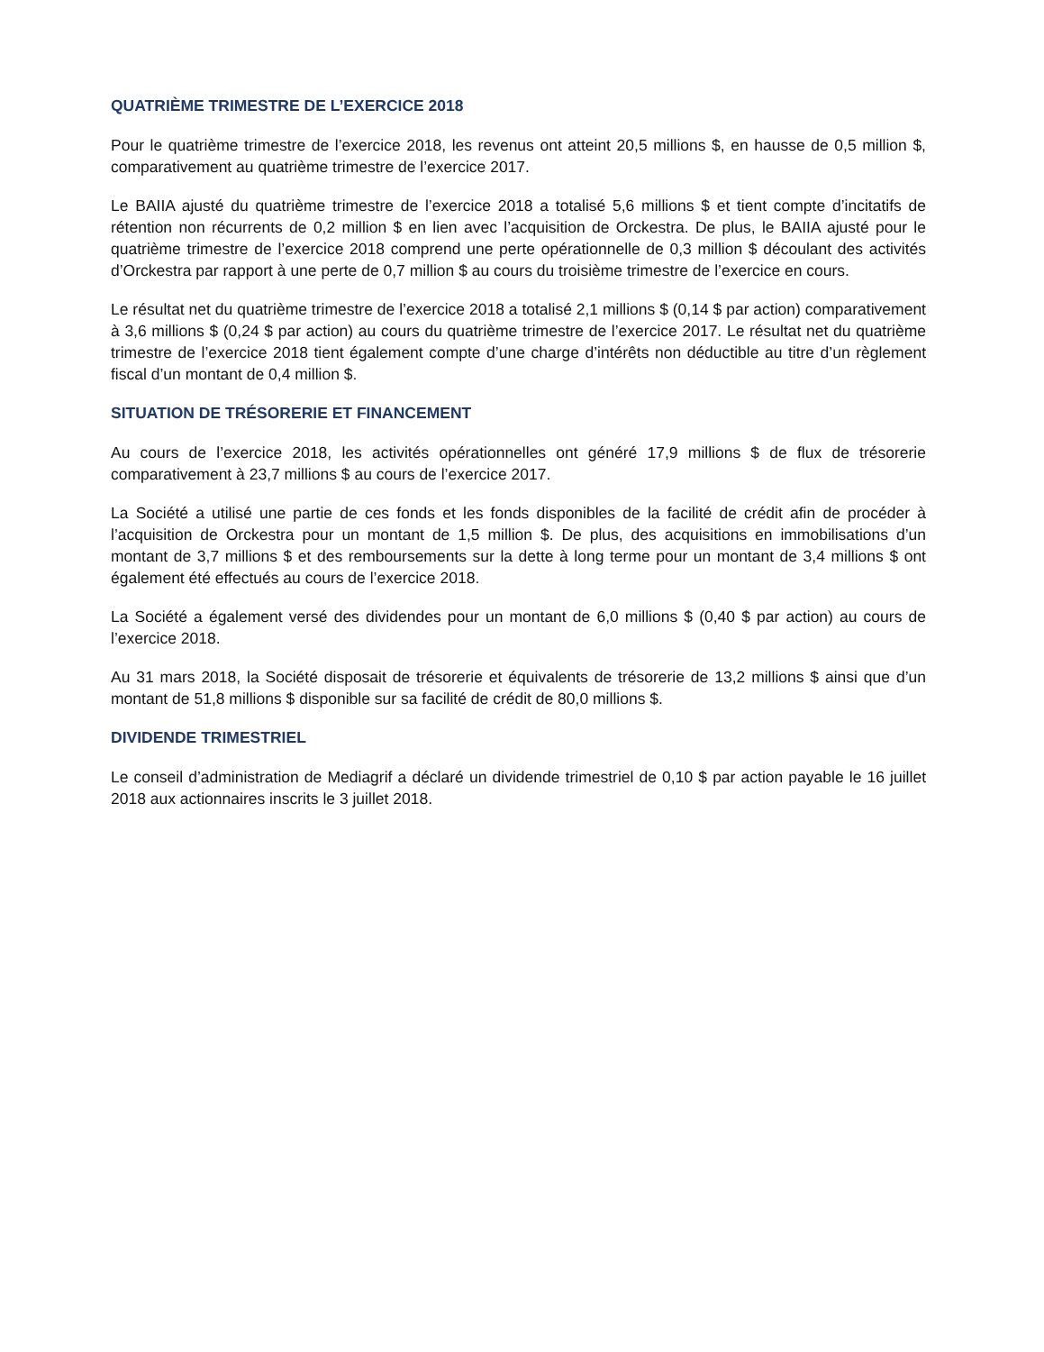QUATRIÈME TRIMESTRE DE L’EXERCICE 2018
Pour le quatrième trimestre de l’exercice 2018, les revenus ont atteint 20,5 millions $, en hausse de 0,5 million $, comparativement au quatrième trimestre de l’exercice 2017.
Le BAIIA ajusté du quatrième trimestre de l’exercice 2018 a totalisé 5,6 millions $ et tient compte d’incitatifs de rétention non récurrents de 0,2 million $ en lien avec l’acquisition de Orckestra. De plus, le BAIIA ajusté pour le quatrième trimestre de l’exercice 2018 comprend une perte opérationnelle de 0,3 million $ découlant des activités d’Orckestra par rapport à une perte de 0,7 million $ au cours du troisième trimestre de l’exercice en cours.
Le résultat net du quatrième trimestre de l’exercice 2018 a totalisé 2,1 millions $ (0,14 $ par action) comparativement à 3,6 millions $ (0,24 $ par action) au cours du quatrième trimestre de l’exercice 2017. Le résultat net du quatrième trimestre de l’exercice 2018 tient également compte d’une charge d’intérêts non déductible au titre d’un règlement fiscal d’un montant de 0,4 million $.
SITUATION DE TRÉSORERIE ET FINANCEMENT
Au cours de l’exercice 2018, les activités opérationnelles ont généré 17,9 millions $ de flux de trésorerie comparativement à 23,7 millions $ au cours de l’exercice 2017.
La Société a utilisé une partie de ces fonds et les fonds disponibles de la facilité de crédit afin de procéder à l’acquisition de Orckestra pour un montant de 1,5 million $. De plus, des acquisitions en immobilisations d’un montant de 3,7 millions $ et des remboursements sur la dette à long terme pour un montant de 3,4 millions $ ont également été effectués au cours de l’exercice 2018.
La Société a également versé des dividendes pour un montant de 6,0 millions $ (0,40 $ par action) au cours de l’exercice 2018.
Au 31 mars 2018, la Société disposait de trésorerie et équivalents de trésorerie de 13,2 millions $ ainsi que d’un montant de 51,8 millions $ disponible sur sa facilité de crédit de 80,0 millions $.
DIVIDENDE TRIMESTRIEL
Le conseil d’administration de Mediagrif a déclaré un dividende trimestriel de 0,10 $ par action payable le 16 juillet 2018 aux actionnaires inscrits le 3 juillet 2018.